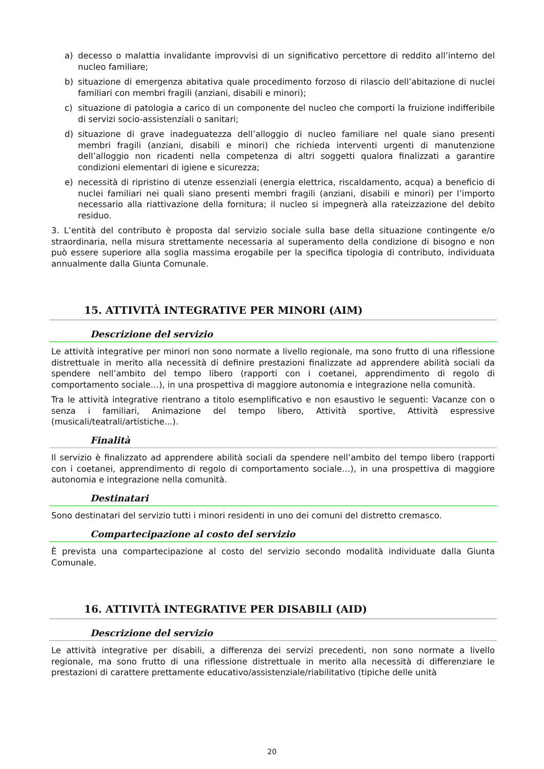a) decesso o malattia invalidante improvvisi di un significativo percettore di reddito all’interno del nucleo familiare;
b) situazione di emergenza abitativa quale procedimento forzoso di rilascio dell’abitazione di nuclei familiari con membri fragili (anziani, disabili e minori);
c) situazione di patologia a carico di un componente del nucleo che comporti la fruizione indifferibile di servizi socio-assistenziali o sanitari;
d) situazione di grave inadeguatezza dell’alloggio di nucleo familiare nel quale siano presenti membri fragili (anziani, disabili e minori) che richieda interventi urgenti di manutenzione dell’alloggio non ricadenti nella competenza di altri soggetti qualora finalizzati a garantire condizioni elementari di igiene e sicurezza;
e) necessità di ripristino di utenze essenziali (energia elettrica, riscaldamento, acqua) a beneficio di nuclei familiari nei quali siano presenti membri fragili (anziani, disabili e minori) per l’importo necessario alla riattivazione della fornitura; il nucleo si impegnerà alla rateizzazione del debito residuo.
3. L’entità del contributo è proposta dal servizio sociale sulla base della situazione contingente e/o straordinaria, nella misura strettamente necessaria al superamento della condizione di bisogno e non può essere superiore alla soglia massima erogabile per la specifica tipologia di contributo, individuata annualmente dalla Giunta Comunale.
15. ATTIVITÀ INTEGRATIVE PER MINORI (AIM)
Descrizione del servizio
Le attività integrative per minori non sono normate a livello regionale, ma sono frutto di una riflessione distrettuale in merito alla necessità di definire prestazioni finalizzate ad apprendere abilità sociali da spendere nell’ambito del tempo libero (rapporti con i coetanei, apprendimento di regolo di comportamento sociale…), in una prospettiva di maggiore autonomia e integrazione nella comunità.
Tra le attività integrative rientrano a titolo esemplificativo e non esaustivo le seguenti: Vacanze con o senza i familiari, Animazione del tempo libero, Attività sportive, Attività espressive (musicali/teatrali/artistiche...).
Finalità
Il servizio è finalizzato ad apprendere abilità sociali da spendere nell’ambito del tempo libero (rapporti con i coetanei, apprendimento di regolo di comportamento sociale…), in una prospettiva di maggiore autonomia e integrazione nella comunità.
Destinatari
Sono destinatari del servizio tutti i minori residenti in uno dei comuni del distretto cremasco.
Compartecipazione al costo del servizio
È prevista una compartecipazione al costo del servizio secondo modalità individuate dalla Giunta Comunale.
16. ATTIVITÀ INTEGRATIVE PER DISABILI (AID)
Descrizione del servizio
Le attività integrative per disabili, a differenza dei servizi precedenti, non sono normate a livello regionale, ma sono frutto di una riflessione distrettuale in merito alla necessità di differenziare le prestazioni di carattere prettamente educativo/assistenziale/riabilitativo (tipiche delle unità
20